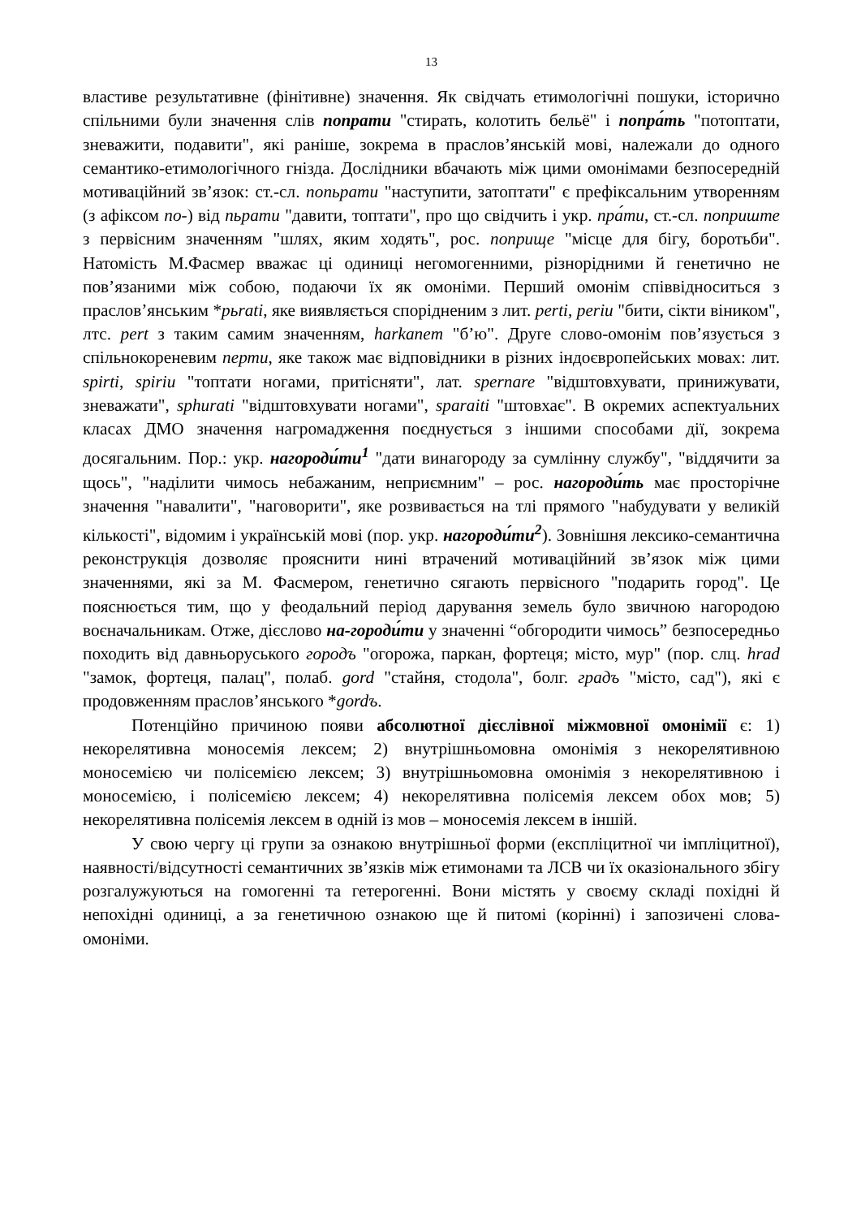13
властиве результативне (фінітивне) значення. Як свідчать етимологічні пошуки, історично спільними були значення слів попрати "стирать, колотить бельё" і попра́ть "потоптати, зневажити, подавити", які раніше, зокрема в праслов’янській мові, належали до одного семантико-етимологічного гнізда. Дослідники вбачають між цими омонімами безпосередній мотиваційний зв’язок: ст.-сл. попьрати "наступити, затоптати" є префіксальним утворенням (з афіксом по-) від пьрати "давити, топтати", про що свідчить і укр. пра́ти, ст.-сл. поприште з первісним значенням "шлях, яким ходять", рос. поприще "місце для бігу, боротьби". Натомість М.Фасмер вважає ці одиниці негомогенними, різнорідними й генетично не пов’язаними між собою, подаючи їх як омоніми. Перший омонім співвідноситься з праслов’янським *pьrati, яке виявляється спорідненим з лит. perti, periu "бити, сікти віником", лтс. pert з таким самим значенням, harkanem "б’ю". Друге слово-омонім пов’язується з спільнокореневим перти, яке також має відповідники в різних індоєвропейських мовах: лит. spirti, spiriu "топтати ногами, притісняти", лат. spernare "відштовхувати, принижувати, зневажати", sphurati "відштовхувати ногами", sparaiti "штовхає". В окремих аспектуальних класах ДМО значення нагромадження поєднується з іншими способами дії, зокрема досягальним. Пор.: укр. нагороди́ти<sup>1</sup> "дати винагороду за сумлінну службу", "віддячити за щось", "наділити чимось небажаним, неприємним" – рос. нагороди́ть має просторічне значення "навалити", "наговорити", яке розвивається на тлі прямого "набудувати у великій кількості", відомим і українській мові (пор. укр. нагороди́ти<sup>2</sup>). Зовнішня лексико-семантична реконструкція дозволяє прояснити нині втрачений мотиваційний зв’язок між цими значеннями, які за М. Фасмером, генетично сягають первісного "подарить город". Це пояснюється тим, що у феодальний період дарування земель було звичною нагородою воєначальникам. Отже, дієслово на-городи́ти у значенні “обгородити чимось” безпосередньо походить від давньоруського городъ "огорожа, паркан, фортеця; місто, мур" (пор. слц. hrad "замок, фортеця, палац", полаб. gord "стайня, стодола", болг. градъ "місто, сад"), які є продовженням праслов’янського *gordъ.
Потенційно причиною появи абсолютної дієслівної міжмовної омонімії є: 1) некорелятивна моносемія лексем; 2) внутрішньомовна омонімія з некорелятивною моносемією чи полісемією лексем; 3) внутрішньомовна омонімія з некорелятивною і моносемією, і полісемією лексем; 4) некорелятивна полісемія лексем обох мов; 5) некорелятивна полісемія лексем в одній із мов – моносемія лексем в іншій.
У свою чергу ці групи за ознакою внутрішньої форми (експліцитної чи імпліцитної), наявності/відсутності семантичних зв’язків між етимонами та ЛСВ чи їх оказіонального збігу розгалужуються на гомогенні та гетерогенні. Вони містять у своєму складі похідні й непохідні одиниці, а за генетичною ознакою ще й питомі (корінні) і запозичені слова-омоніми.